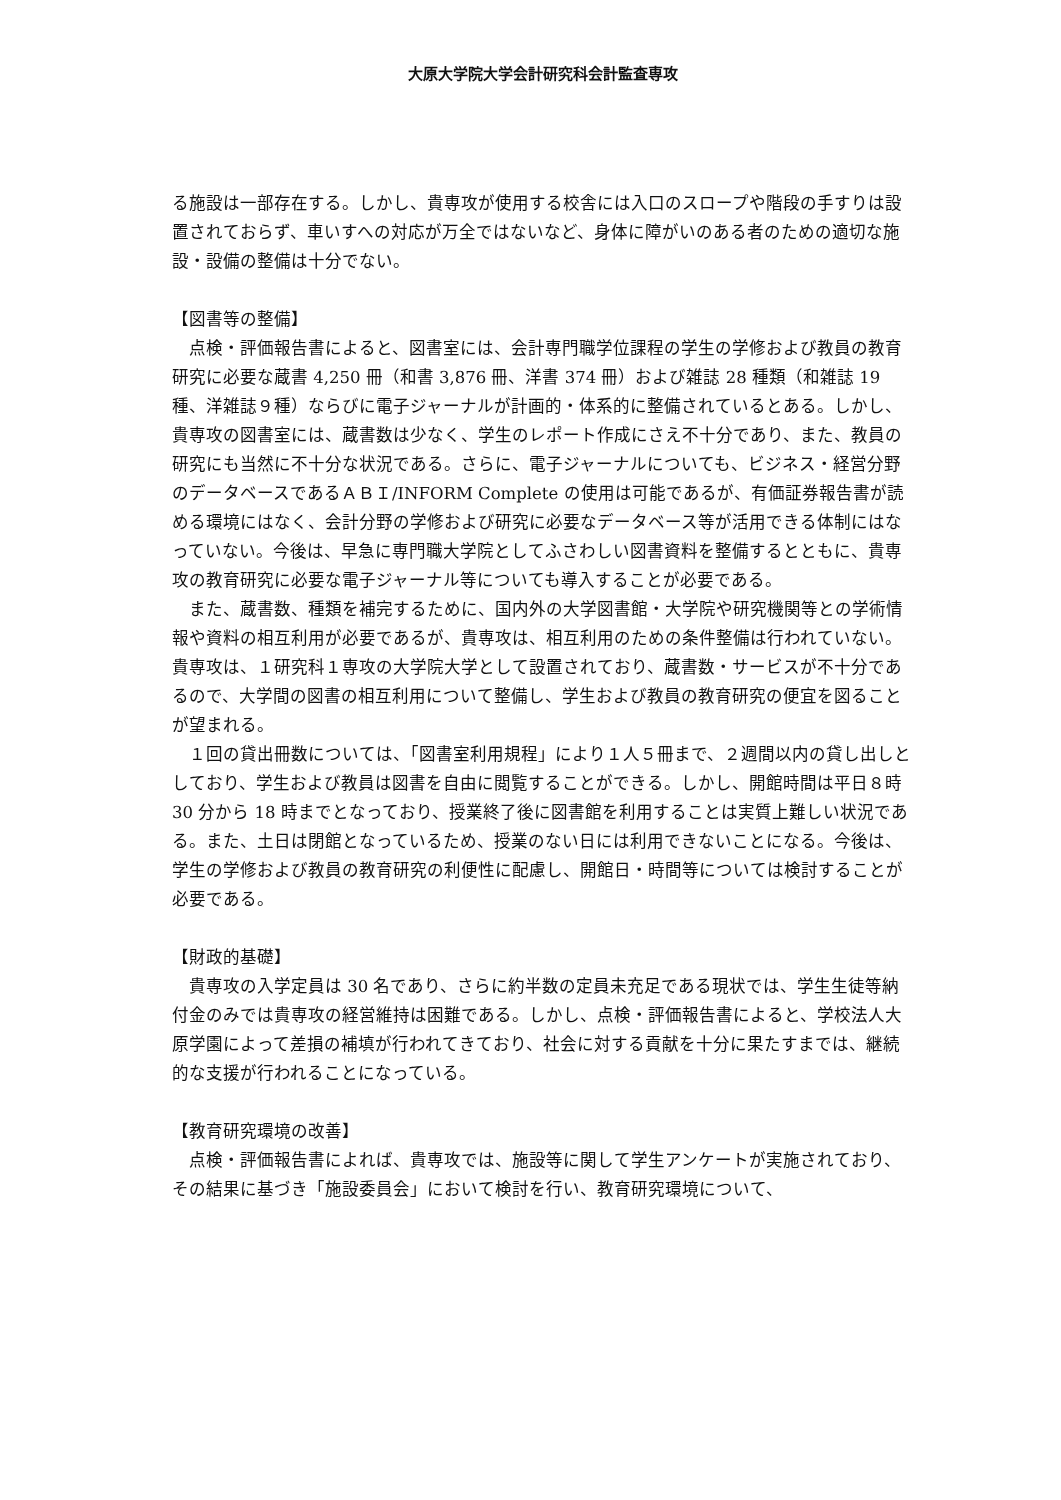大原大学院大学会計研究科会計監査専攻
る施設は一部存在する。しかし、貴専攻が使用する校舎には入口のスロープや階段の手すりは設置されておらず、車いすへの対応が万全ではないなど、身体に障がいのある者のための適切な施設・設備の整備は十分でない。
【図書等の整備】
　点検・評価報告書によると、図書室には、会計専門職学位課程の学生の学修および教員の教育研究に必要な蔵書 4,250 冊（和書 3,876 冊、洋書 374 冊）および雑誌 28 種類（和雑誌 19 種、洋雑誌９種）ならびに電子ジャーナルが計画的・体系的に整備されているとある。しかし、貴専攻の図書室には、蔵書数は少なく、学生のレポート作成にさえ不十分であり、また、教員の研究にも当然に不十分な状況である。さらに、電子ジャーナルについても、ビジネス・経営分野のデータベースであるＡＢＩ/INFORM Complete の使用は可能であるが、有価証券報告書が読める環境にはなく、会計分野の学修および研究に必要なデータベース等が活用できる体制にはなっていない。今後は、早急に専門職大学院としてふさわしい図書資料を整備するとともに、貴専攻の教育研究に必要な電子ジャーナル等についても導入することが必要である。
　また、蔵書数、種類を補完するために、国内外の大学図書館・大学院や研究機関等との学術情報や資料の相互利用が必要であるが、貴専攻は、相互利用のための条件整備は行われていない。貴専攻は、１研究科１専攻の大学院大学として設置されており、蔵書数・サービスが不十分であるので、大学間の図書の相互利用について整備し、学生および教員の教育研究の便宜を図ることが望まれる。
　１回の貸出冊数については、「図書室利用規程」により１人５冊まで、２週間以内の貸し出しとしており、学生および教員は図書を自由に閲覧することができる。しかし、開館時間は平日８時 30 分から 18 時までとなっており、授業終了後に図書館を利用することは実質上難しい状況である。また、土日は閉館となっているため、授業のない日には利用できないことになる。今後は、学生の学修および教員の教育研究の利便性に配慮し、開館日・時間等については検討することが必要である。
【財政的基礎】
　貴専攻の入学定員は 30 名であり、さらに約半数の定員未充足である現状では、学生生徒等納付金のみでは貴専攻の経営維持は困難である。しかし、点検・評価報告書によると、学校法人大原学園によって差損の補填が行われてきており、社会に対する貢献を十分に果たすまでは、継続的な支援が行われることになっている。
【教育研究環境の改善】
　点検・評価報告書によれば、貴専攻では、施設等に関して学生アンケートが実施されており、その結果に基づき「施設委員会」において検討を行い、教育研究環境について、